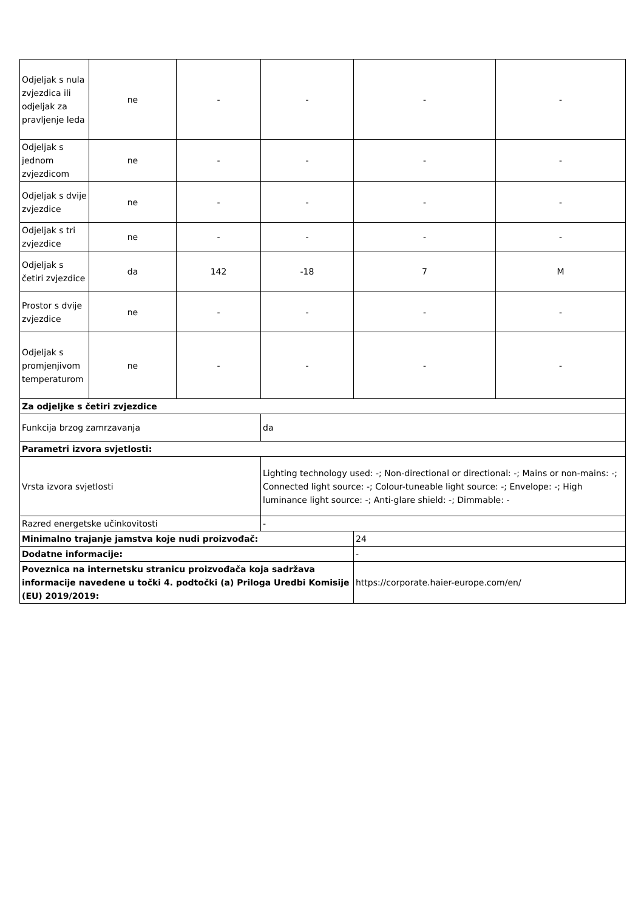| Odjeljak s nula zvjezdica ili odjeljak za pravljenje leda | ne | - | - | - | - |
| Odjeljak s jednom zvjezdicom | ne | - | - | - | - |
| Odjeljak s dvije zvjezdice | ne | - | - | - | - |
| Odjeljak s tri zvjezdice | ne | - | - | - | - |
| Odjeljak s četiri zvjezdice | da | 142 | -18 | 7 | M |
| Prostor s dvije zvjezdice | ne | - | - | - | - |
| Odjeljak s promjenjivom temperaturom | ne | - | - | - | - |
| Za odjeljke s četiri zvjezdice | | | | | |
| Funkcija brzog zamrzavanja | | | da | | |
| Parametri izvora svjetlosti: | | | | | |
| Vrsta izvora svjetlosti | | | Lighting technology used: -; Non-directional or directional: -; Mains or non-mains: -; Connected light source: -; Colour-tuneable light source: -; Envelope: -; High luminance light source: -; Anti-glare shield: -; Dimmable: - | | |
| Razred energetske učinkovitosti | | | - | | |
| Minimalno trajanje jamstva koje nudi proizvođač: | | | | 24 | |
| Dodatne informacije: | | | | - | |
| Poveznica na internetsku stranicu proizvođača koja sadržava informacije navedene u točki 4. podtočki (a) Priloga Uredbi Komisije (EU) 2019/2019: | | | | https://corporate.haier-europe.com/en/ | |